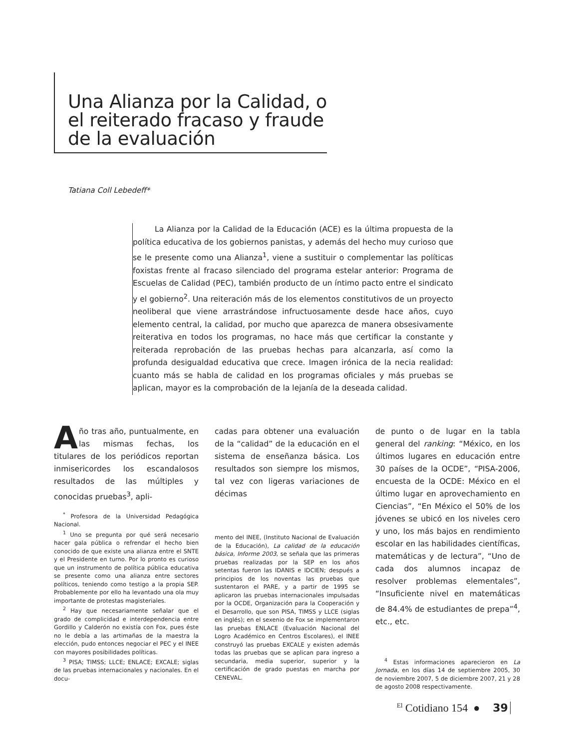Una Alianza por la Calidad, o el reiterado fracaso y fraude de la evaluación
Tatiana Coll Lebedeff*
La Alianza por la Calidad de la Educación (ACE) es la última propuesta de la política educativa de los gobiernos panistas, y además del hecho muy curioso que se le presente como una Alianza<sup>1</sup>, viene a sustituir o complementar las políticas foxistas frente al fracaso silenciado del programa estelar anterior: Programa de Escuelas de Calidad (PEC), también producto de un íntimo pacto entre el sindicato y el gobierno<sup>2</sup>. Una reiteración más de los elementos constitutivos de un proyecto neoliberal que viene arrastrándose infructuosamente desde hace años, cuyo elemento central, la calidad, por mucho que aparezca de manera obsesivamente reiterativa en todos los programas, no hace más que certificar la constante y reiterada reprobación de las pruebas hechas para alcanzarla, así como la profunda desigualdad educativa que crece. Imagen irónica de la necia realidad: cuanto más se habla de calidad en los programas oficiales y más pruebas se aplican, mayor es la comprobación de la lejanía de la deseada calidad.
Año tras año, puntualmente, en las mismas fechas, los titulares de los periódicos reportan inmisericordes los escandalosos resultados de las múltiples y conocidas pruebas<sup>3</sup>, apli-
<sup>*</sup> Profesora de la Universidad Pedagógica Nacional.
<sup>1</sup> Uno se pregunta por qué será necesario hacer gala pública o refrendar el hecho bien conocido de que existe una alianza entre el SNTE y el Presidente en turno. Por lo pronto es curioso que un instrumento de política pública educativa se presente como una alianza entre sectores políticos, teniendo como testigo a la propia SEP. Probablemente por ello ha levantado una ola muy importante de protestas magisteriales.
<sup>2</sup> Hay que necesariamente señalar que el grado de complicidad e interdependencia entre Gordillo y Calderón no existía con Fox, pues éste no le debía a las artimañas de la maestra la elección, pudo entonces negociar el PEC y el INEE con mayores posibilidades políticas.
<sup>3</sup> PISA; TIMSS; LLCE; ENLACE; EXCALE; siglas de las pruebas internacionales y nacionales. En el docu-
cadas para obtener una evaluación de la “calidad” de la educación en el sistema de enseñanza básica. Los resultados son siempre los mismos, tal vez con ligeras variaciones de décimas
mento del INEE, (Instituto Nacional de Evaluación de la Educación), La calidad de la educación básica, Informe 2003, se señala que las primeras pruebas realizadas por la SEP en los años setentas fueron las IDANIS e IDCIEN; después a principios de los noventas las pruebas que sustentaron el PARE, y a partir de 1995 se aplicaron las pruebas internacionales impulsadas por la OCDE, Organización para la Cooperación y el Desarrollo, que son PISA, TIMSS y LLCE (siglas en inglés); en el sexenio de Fox se implementaron las pruebas ENLACE (Evaluación Nacional del Logro Académico en Centros Escolares), el INEE construyó las pruebas EXCALE y existen además todas las pruebas que se aplican para ingreso a secundaria, media superior, superior y la certificación de grado puestas en marcha por CENEVAL.
de punto o de lugar en la tabla general del ranking: “México, en los últimos lugares en educación entre 30 países de la OCDE”, “PISA-2006, encuesta de la OCDE: México en el último lugar en aprovechamiento en Ciencias”, “En México el 50% de los jóvenes se ubicó en los niveles cero y uno, los más bajos en rendimiento escolar en las habilidades científicas, matemáticas y de lectura”, “Uno de cada dos alumnos incapaz de resolver problemas elementales”, “Insuficiente nivel en matemáticas de 84.4% de estudiantes de prepa”<sup>4</sup>, etc., etc.
<sup>4</sup> Estas informaciones aparecieron en La Jornada, en los días 14 de septiembre 2005, 30 de noviembre 2007, 5 de diciembre 2007, 21 y 28 de agosto 2008 respectivamente.
<sup>El</sup> Cotidiano 154 ● 39